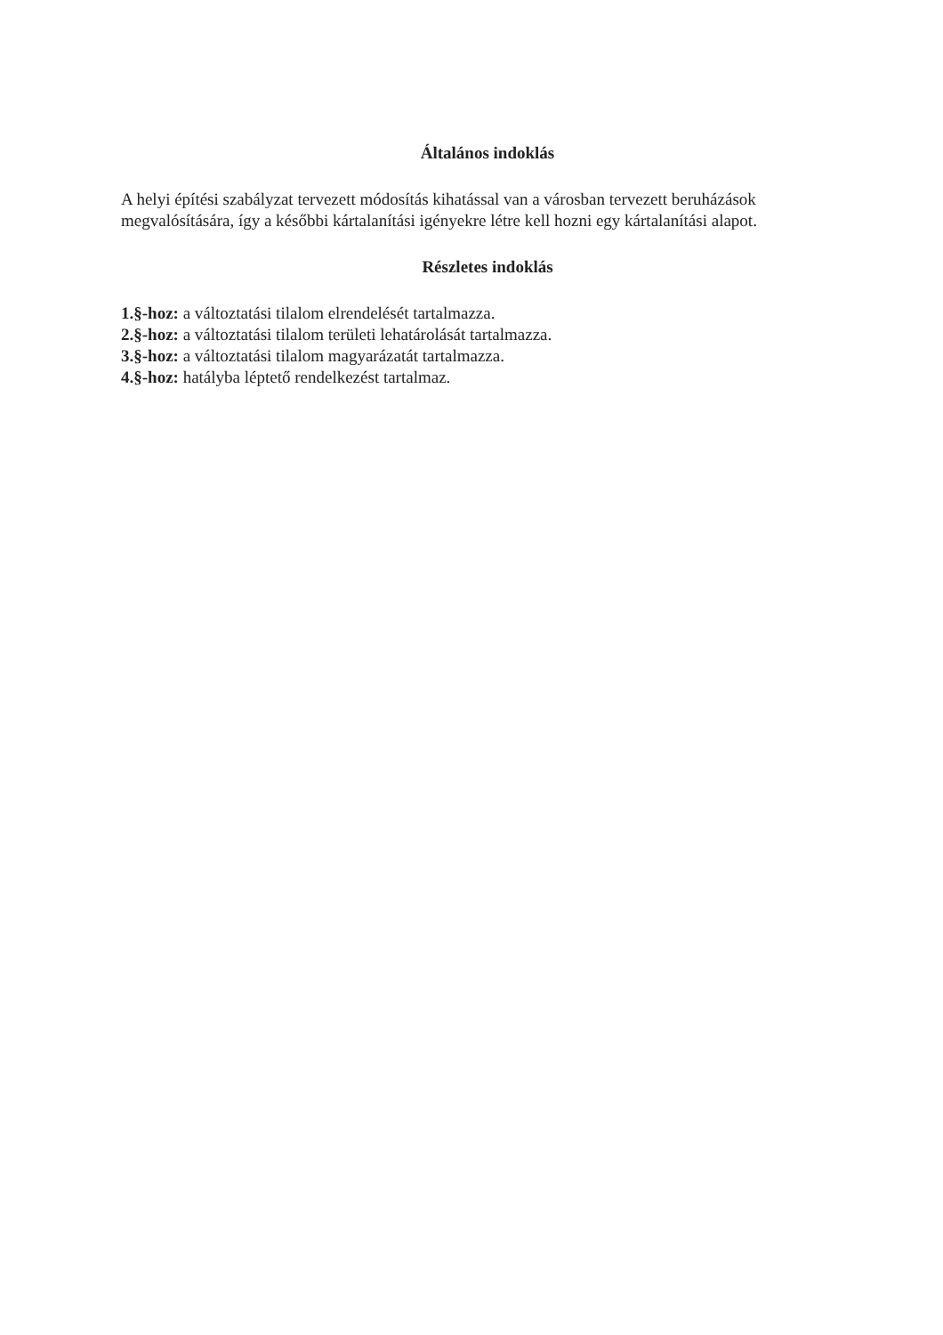Általános indoklás
A helyi építési szabályzat tervezett módosítás kihatással van a városban tervezett beruházások megvalósítására, így a későbbi kártalanítási igényekre létre kell hozni egy kártalanítási alapot.
Részletes indoklás
1.§-hoz: a változtatási tilalom elrendelését tartalmazza.
2.§-hoz: a változtatási tilalom területi lehatárolását tartalmazza.
3.§-hoz: a változtatási tilalom magyarázatát tartalmazza.
4.§-hoz: hatályba léptető rendelkezést tartalmaz.